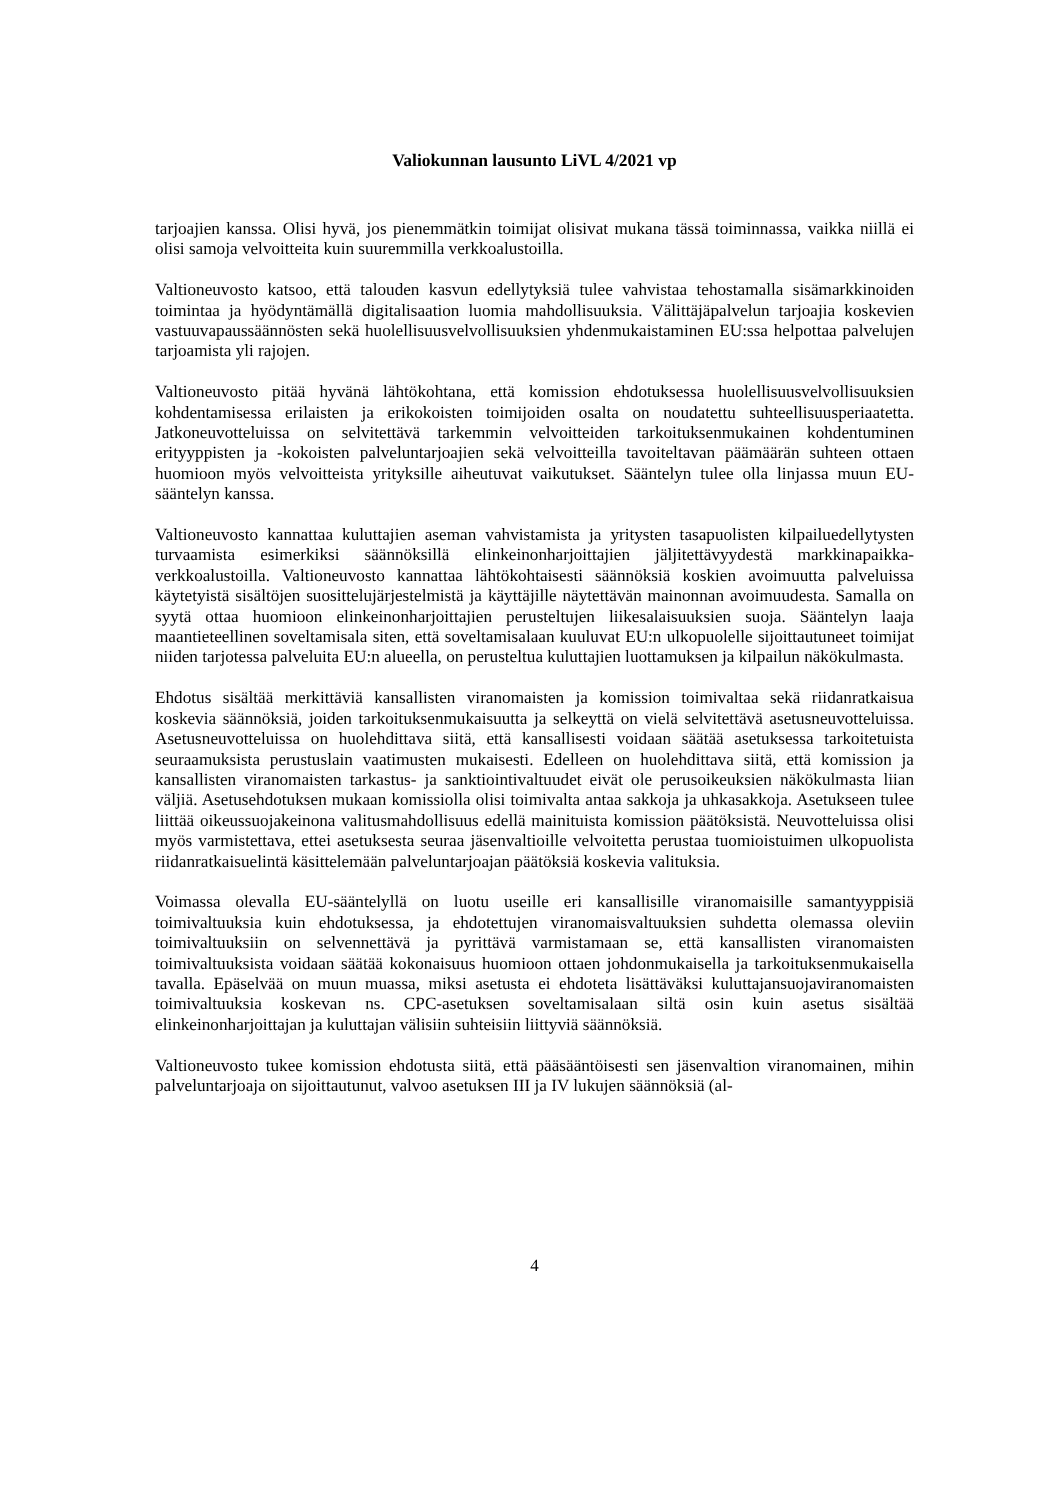Valiokunnan lausunto LiVL 4/2021 vp
tarjoajien kanssa. Olisi hyvä, jos pienemmätkin toimijat olisivat mukana tässä toiminnassa, vaikka niillä ei olisi samoja velvoitteita kuin suuremmilla verkkoalustoilla.
Valtioneuvosto katsoo, että talouden kasvun edellytyksiä tulee vahvistaa tehostamalla sisämarkkinoiden toimintaa ja hyödyntämällä digitalisaation luomia mahdollisuuksia. Välittäjäpalvelun tarjoajia koskevien vastuuvapaussäännösten sekä huolellisuusvelvollisuuksien yhdenmukaistaminen EU:ssa helpottaa palvelujen tarjoamista yli rajojen.
Valtioneuvosto pitää hyvänä lähtökohtana, että komission ehdotuksessa huolellisuusvelvollisuuksien kohdentamisessa erilaisten ja erikokoisten toimijoiden osalta on noudatettu suhteellisuusperiaatetta. Jatkoneuvotteluissa on selvitettävä tarkemmin velvoitteiden tarkoituksenmukainen kohdentuminen erityyppisten ja -kokoisten palveluntarjoajien sekä velvoitteilla tavoiteltavan päämäärän suhteen ottaen huomioon myös velvoitteista yrityksille aiheutuvat vaikutukset. Sääntelyn tulee olla linjassa muun EU-sääntelyn kanssa.
Valtioneuvosto kannattaa kuluttajien aseman vahvistamista ja yritysten tasapuolisten kilpailuedellytysten turvaamista esimerkiksi säännöksillä elinkeinonharjoittajien jäljitettävyydestä markkinapaikka-verkkoalustoilla. Valtioneuvosto kannattaa lähtökohtaisesti säännöksiä koskien avoimuutta palveluissa käytetyistä sisältöjen suosittelujärjestelmistä ja käyttäjille näytettävän mainonnan avoimuudesta. Samalla on syytä ottaa huomioon elinkeinonharjoittajien perusteltujen liikesalaisuuksien suoja. Sääntelyn laaja maantieteellinen soveltamisala siten, että soveltamisalaan kuuluvat EU:n ulkopuolelle sijoittautuneet toimijat niiden tarjotessa palveluita EU:n alueella, on perusteltua kuluttajien luottamuksen ja kilpailun näkökulmasta.
Ehdotus sisältää merkittäviä kansallisten viranomaisten ja komission toimivaltaa sekä riidanratkaisua koskevia säännöksiä, joiden tarkoituksenmukaisuutta ja selkeyttä on vielä selvitettävä asetusneuvotteluissa. Asetusneuvotteluissa on huolehdittava siitä, että kansallisesti voidaan säätää asetuksessa tarkoitetuista seuraamuksista perustuslain vaatimusten mukaisesti. Edelleen on huolehdittava siitä, että komission ja kansallisten viranomaisten tarkastus- ja sanktiointivaltuudet eivät ole perusoikeuksien näkökulmasta liian väljiä. Asetusehdotuksen mukaan komissiolla olisi toimivalta antaa sakkoja ja uhkasakkoja. Asetukseen tulee liittää oikeussuojakeinona valitusmahdollisuus edellä mainituista komission päätöksistä. Neuvotteluissa olisi myös varmistettava, ettei asetuksesta seuraa jäsenvaltioille velvoitetta perustaa tuomioistuimen ulkopuolista riidanratkaisuelintä käsittelemään palveluntarjoajan päätöksiä koskevia valituksia.
Voimassa olevalla EU-sääntelyllä on luotu useille eri kansallisille viranomaisille samantyyppisiä toimivaltuuksia kuin ehdotuksessa, ja ehdotettujen viranomaisvaltuuksien suhdetta olemassa oleviin toimivaltuuksiin on selvennettävä ja pyrittävä varmistamaan se, että kansallisten viranomaisten toimivaltuuksista voidaan säätää kokonaisuus huomioon ottaen johdonmukaisella ja tarkoituksenmukaisella tavalla. Epäselvää on muun muassa, miksi asetusta ei ehdoteta lisättäväksi kuluttajansuojaviranomaisten toimivaltuuksia koskevan ns. CPC-asetuksen soveltamisalaan siltä osin kuin asetus sisältää elinkeinonharjoittajan ja kuluttajan välisiin suhteisiin liittyviä säännöksiä.
Valtioneuvosto tukee komission ehdotusta siitä, että pääsääntöisesti sen jäsenvaltion viranomainen, mihin palveluntarjoaja on sijoittautunut, valvoo asetuksen III ja IV lukujen säännöksiä (al-
4